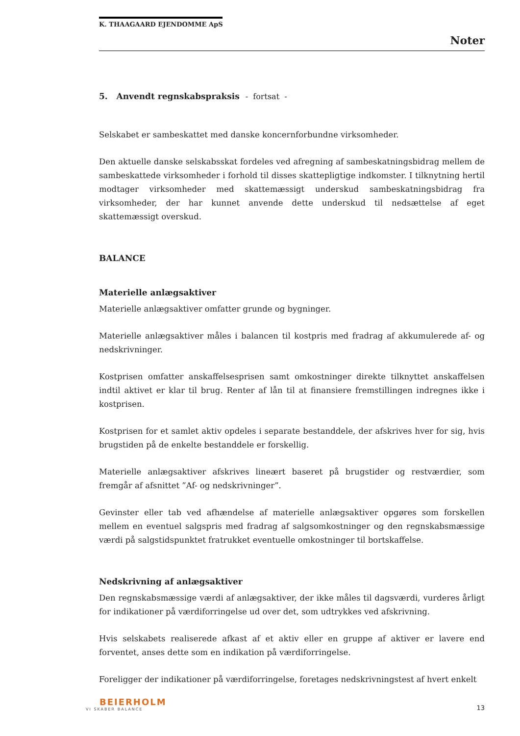K. THAAGAARD EJENDOMME ApS
Noter
5. Anvendt regnskabspraksis - fortsat -
Selskabet er sambeskattet med danske koncernforbundne virksomheder.
Den aktuelle danske selskabsskat fordeles ved afregning af sambeskatningsbidrag mellem de sambeskattede virksomheder i forhold til disses skattepligtige indkomster. I tilknytning hertil modtager virksomheder med skattemæssigt underskud sambeskatningsbidrag fra virksomheder, der har kunnet anvende dette underskud til nedsættelse af eget skattemæssigt overskud.
BALANCE
Materielle anlægsaktiver
Materielle anlægsaktiver omfatter grunde og bygninger.
Materielle anlægsaktiver måles i balancen til kostpris med fradrag af akkumulerede af- og nedskrivninger.
Kostprisen omfatter anskaffelsesprisen samt omkostninger direkte tilknyttet anskaffelsen indtil aktivet er klar til brug. Renter af lån til at finansiere fremstillingen indregnes ikke i kostprisen.
Kostprisen for et samlet aktiv opdeles i separate bestanddele, der afskrives hver for sig, hvis brugstiden på de enkelte bestanddele er forskellig.
Materielle anlægsaktiver afskrives lineært baseret på brugstider og restværdier, som fremgår af afsnittet ”Af- og nedskrivninger”.
Gevinster eller tab ved afhændelse af materielle anlægsaktiver opgøres som forskellen mellem en eventuel salgspris med fradrag af salgsomkostninger og den regnskabsmæssige værdi på salgstidspunktet fratrukket eventuelle omkostninger til bortskaffelse.
Nedskrivning af anlægsaktiver
Den regnskabsmæssige værdi af anlægsaktiver, der ikke måles til dagsværdi, vurderes årligt for indikationer på værdiforringelse ud over det, som udtrykkes ved afskrivning.
Hvis selskabets realiserede afkast af et aktiv eller en gruppe af aktiver er lavere end forventet, anses dette som en indikation på værdiforringelse.
Foreligger der indikationer på værdiforringelse, foretages nedskrivningstest af hvert enkelt
BEIERHOLM
VI SKABER BALANCE
13